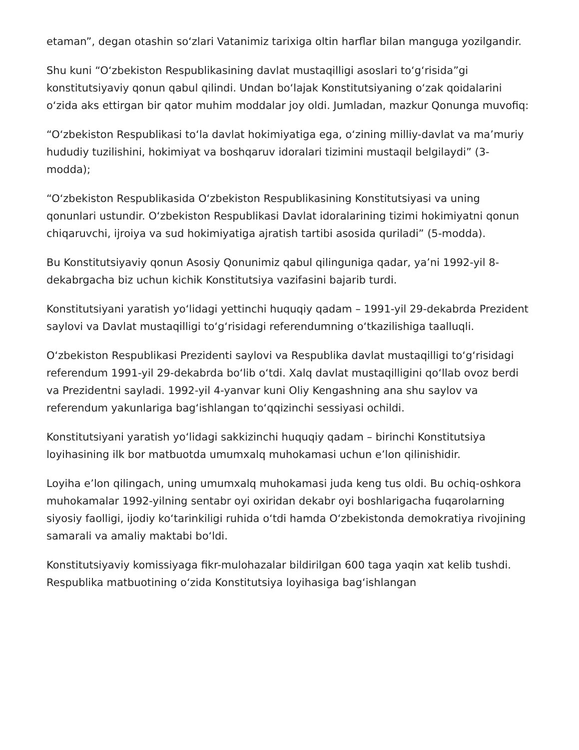etaman”, degan otashin soʻzlari Vatanimiz tarixiga oltin harflar bilan manguga yozilgandir.
Shu kuni “Oʻzbekiston Respublikasining davlat mustaqilligi asoslari toʻgʻrisida”gi konstitutsiyaviy qonun qabul qilindi. Undan boʻlajak Konstitutsiyaning oʻzak qoidalarini oʻzida aks ettirgan bir qator muhim moddalar joy oldi. Jumladan, mazkur Qonunga muvofiq:
“Oʻzbekiston Respublikasi toʻla davlat hokimiyatiga ega, oʻzining milliy-davlat va maʼmuriy hududiy tuzilishini, hokimiyat va boshqaruv idoralari tizimini mustaqil belgilaydi” (3-modda);
“Oʻzbekiston Respublikasida Oʻzbekiston Respublikasining Konstitutsiyasi va uning qonunlari ustundir. Oʻzbekiston Respublikasi Davlat idoralarining tizimi hokimiyatni qonun chiqaruvchi, ijroiya va sud hokimiyatiga ajratish tartibi asosida quriladi” (5-modda).
Bu Konstitutsiyaviy qonun Asosiy Qonunimiz qabul qilinguniga qadar, yaʼni 1992-yil 8- dekabrgacha biz uchun kichik Konstitutsiya vazifasini bajarib turdi.
Konstitutsiyani yaratish yoʻlidagi yettinchi huquqiy qadam – 1991-yil 29-dekabrda Prezident saylovi va Davlat mustaqilligi toʻgʻrisidagi referendumning oʻtkazilishiga taalluqli.
Oʻzbekiston Respublikasi Prezidenti saylovi va Respublika davlat mustaqilligi toʻgʻrisidagi referendum 1991-yil 29-dekabrda boʻlib oʻtdi. Xalq davlat mustaqilligini qoʻllab ovoz berdi va Prezidentni sayladi. 1992-yil 4-yanvar kuni Oliy Kengashning ana shu saylov va referendum yakunlariga bagʻishlangan toʻqqizinchi sessiyasi ochildi.
Konstitutsiyani yaratish yoʻlidagi sakkizinchi huquqiy qadam – birinchi Konstitutsiya loyihasining ilk bor matbuotda umumxalq muhokamasi uchun eʼlon qilinishidir.
Loyiha eʼlon qilingach, uning umumxalq muhokamasi juda keng tus oldi. Bu ochiq-oshkora muhokamalar 1992-yilning sentabr oyi oxiridan dekabr oyi boshlarigacha fuqarolarning siyosiy faolligi, ijodiy koʻtarinkiligi ruhida oʻtdi hamda Oʻzbekistonda demokratiya rivojining samarali va amaliy maktabi boʻldi.
Konstitutsiyaviy komissiyaga fikr-mulohazalar bildirilgan 600 taga yaqin xat kelib tushdi. Respublika matbuotining oʻzida Konstitutsiya loyihasiga bagʻishlangan